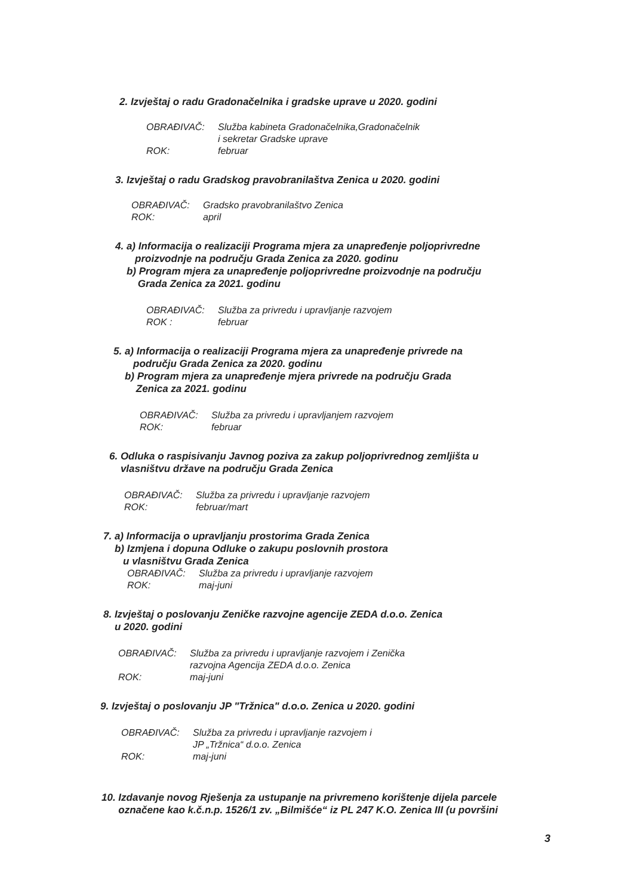2. Izvještaj o radu Gradonačelnika i gradske uprave u 2020. godini
OBRAĐIVAČ: Služba kabineta Gradonačelnika,Gradonačelnik
i sekretar Gradske uprave
ROK: februar
3. Izvještaj o radu Gradskog pravobranilaštva Zenica u 2020. godini
OBRAĐIVAČ: Gradsko pravobranilaštvo Zenica
ROK: april
4. a) Informacija o realizaciji Programa mjera za unapređenje poljoprivredne
proizvodnje na području Grada Zenica za 2020. godinu
b) Program mjera za unapređenje poljoprivredne proizvodnje na području
Grada Zenica za 2021. godinu
OBRAĐIVAČ: Služba za privredu i upravljanje razvojem
ROK : februar
5. a) Informacija o realizaciji Programa mjera za unapređenje privrede na
području Grada Zenica za 2020. godinu
b) Program mjera za unapređenje mjera privrede na području Grada
Zenica za 2021. godinu
OBRAĐIVAČ: Služba za privredu i upravljanjem razvojem
ROK: februar
6. Odluka o raspisivanju Javnog poziva za zakup poljoprivrednog zemljišta u
vlasništvu države na području Grada Zenica
OBRAĐIVAČ: Služba za privredu i upravljanje razvojem
ROK: februar/mart
7. a) Informacija o upravljanju prostorima Grada Zenica
b) Izmjena i dopuna Odluke o zakupu poslovnih prostora
u vlasništvu Grada Zenica
OBRAĐIVAČ: Služba za privredu i upravljanje razvojem
ROK: maj-juni
8. Izvještaj o poslovanju Zeničke razvojne agencije ZEDA d.o.o. Zenica
u 2020. godini
OBRAĐIVAČ: Služba za privredu i upravljanje razvojem i Zenička
razvojna Agencija ZEDA d.o.o. Zenica
ROK: maj-juni
9. Izvještaj o poslovanju JP "Tržnica" d.o.o. Zenica u 2020. godini
OBRAĐIVAČ: Služba za privredu i upravljanje razvojem i
JP „Tržnica“ d.o.o. Zenica
ROK: maj-juni
10. Izdavanje novog Rješenja za ustupanje na privremeno korištenje dijela parcele
označene kao k.č.n.p. 1526/1 zv. „Bilmišće“ iz PL 247 K.O. Zenica III (u površini
3